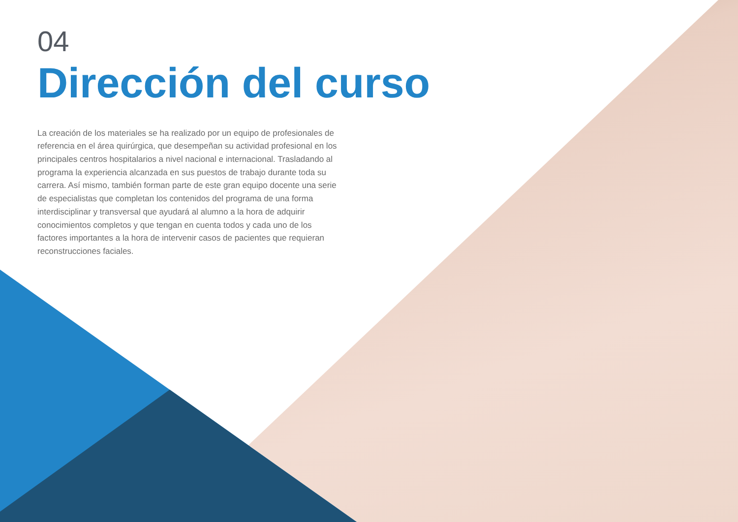04
Dirección del curso
La creación de los materiales se ha realizado por un equipo de profesionales de referencia en el área quirúrgica, que desempeñan su actividad profesional en los principales centros hospitalarios a nivel nacional e internacional. Trasladando al programa la experiencia alcanzada en sus puestos de trabajo durante toda su carrera. Así mismo, también forman parte de este gran equipo docente una serie de especialistas que completan los contenidos del programa de una forma interdisciplinar y transversal que ayudará al alumno a la hora de adquirir conocimientos completos y que tengan en cuenta todos y cada uno de los factores importantes a la hora de intervenir casos de pacientes que requieran reconstrucciones faciales.